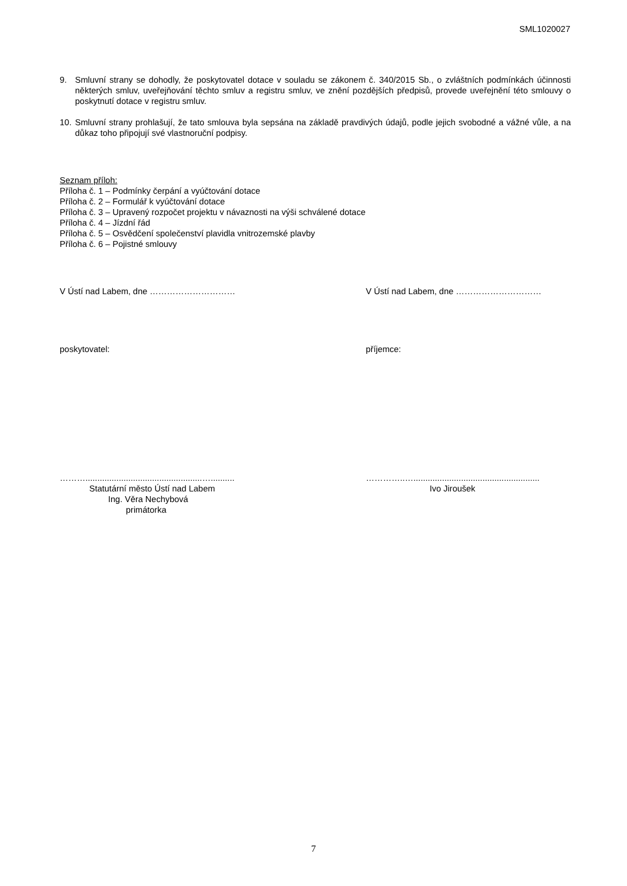SML1020027
9. Smluvní strany se dohodly, že poskytovatel dotace v souladu se zákonem č. 340/2015 Sb., o zvláštních podmínkách účinnosti některých smluv, uveřejňování těchto smluv a registru smluv, ve znění pozdějších předpisů, provede uveřejnění této smlouvy o poskytnutí dotace v registru smluv.
10.
Smluvní strany prohlašují, že tato smlouva byla sepsána na základě pravdivých údajů, podle jejich svobodné a vážné vůle, a na důkaz toho připojují své vlastnoruční podpisy.
Seznam příloh:
Příloha č. 1 – Podmínky čerpání a vyúčtování dotace
Příloha č. 2 – Formulář k vyúčtování dotace
Příloha č. 3 – Upravený rozpočet projektu v návaznosti na výši schválené dotace
Příloha č. 4 – Jízdní řád
Příloha č. 5 – Osvědčení společenství plavidla vnitrozemské plavby
Příloha č. 6 – Pojistné smlouvy
V Ústí nad Labem, dne ………………………… V Ústí nad Labem, dne …………………………
poskytovatel: příjemce:
……….................................................…..........
Statutární město Ústí nad Labem
Ing. Věra Nechybová
primátorka
…………..….....................................................
Ivo Jiroušek
7